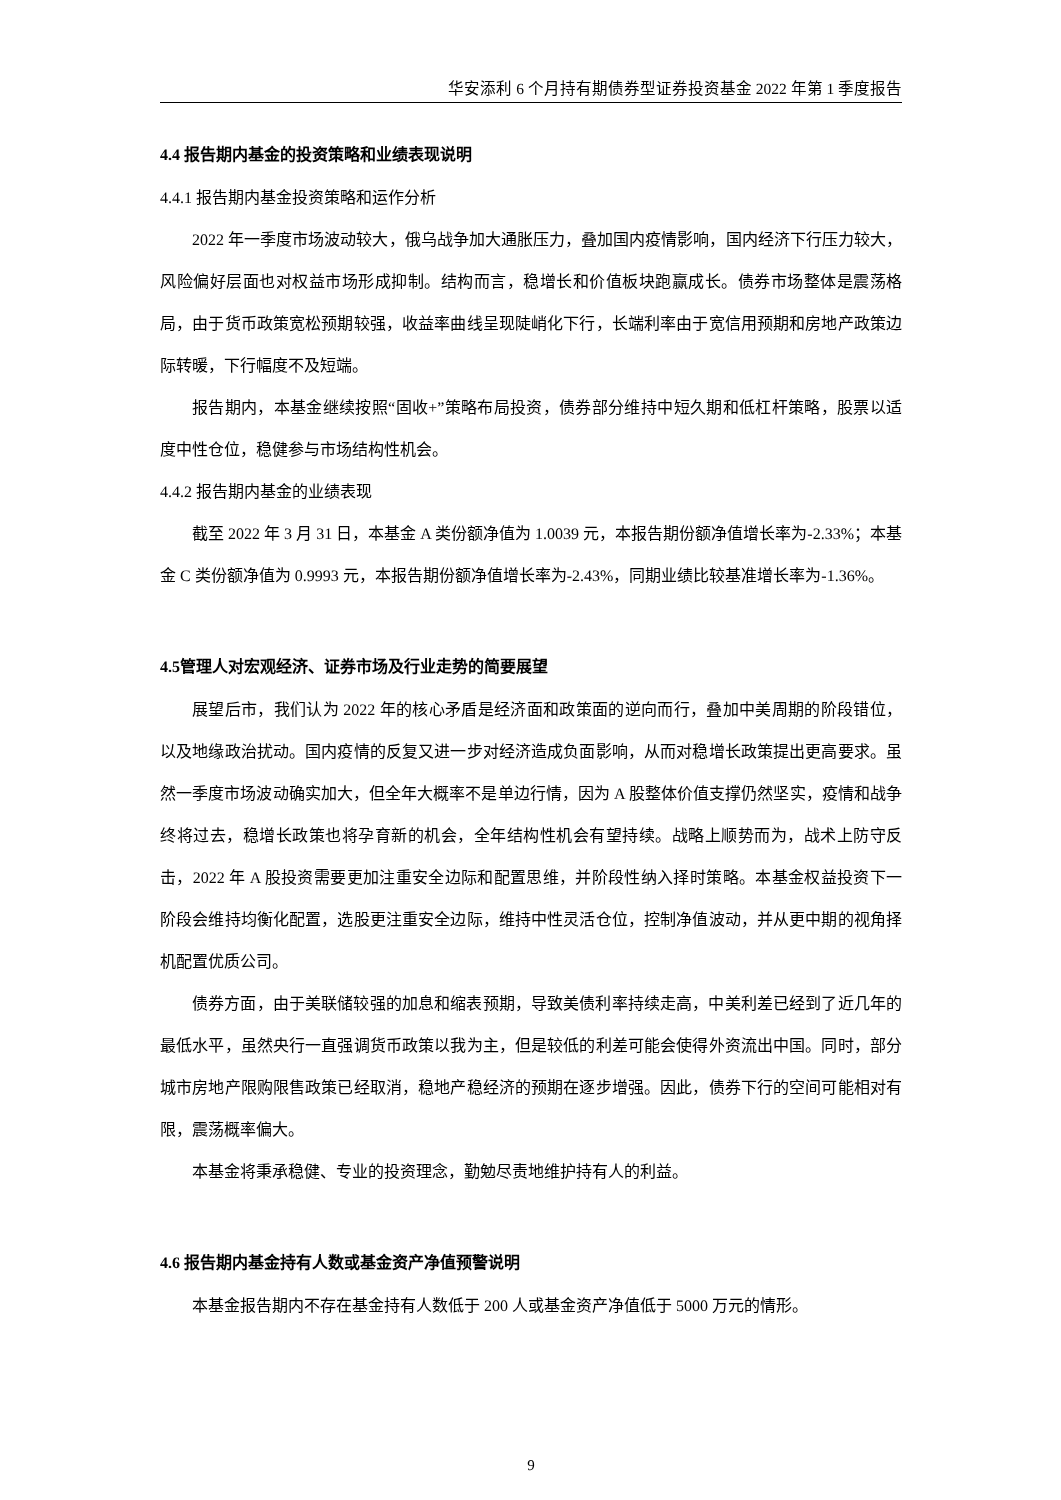华安添利 6 个月持有期债券型证券投资基金 2022 年第 1 季度报告
4.4 报告期内基金的投资策略和业绩表现说明
4.4.1 报告期内基金投资策略和运作分析
2022 年一季度市场波动较大，俄乌战争加大通胀压力，叠加国内疫情影响，国内经济下行压力较大，风险偏好层面也对权益市场形成抑制。结构而言，稳增长和价值板块跑赢成长。债券市场整体是震荡格局，由于货币政策宽松预期较强，收益率曲线呈现陡峭化下行，长端利率由于宽信用预期和房地产政策边际转暖，下行幅度不及短端。
报告期内，本基金继续按照“固收+”策略布局投资，债券部分维持中短久期和低杠杆策略，股票以适度中性仓位，稳健参与市场结构性机会。
4.4.2 报告期内基金的业绩表现
截至 2022 年 3 月 31 日，本基金 A 类份额净值为 1.0039 元，本报告期份额净值增长率为-2.33%；本基金 C 类份额净值为 0.9993 元，本报告期份额净值增长率为-2.43%，同期业绩比较基准增长率为-1.36%。
4.5管理人对宏观经济、证券市场及行业走势的简要展望
展望后市，我们认为 2022 年的核心矛盾是经济面和政策面的逆向而行，叠加中美周期的阶段错位，以及地缘政治扰动。国内疫情的反复又进一步对经济造成负面影响，从而对稳增长政策提出更高要求。虽然一季度市场波动确实加大，但全年大概率不是单边行情，因为 A 股整体价值支撑仍然坚实，疫情和战争终将过去，稳增长政策也将孕育新的机会，全年结构性机会有望持续。战略上顺势而为，战术上防守反击，2022 年 A 股投资需要更加注重安全边际和配置思维，并阶段性纳入择时策略。本基金权益投资下一阶段会维持均衡化配置，选股更注重安全边际，维持中性灵活仓位，控制净值波动，并从更中期的视角择机配置优质公司。
债券方面，由于美联储较强的加息和缩表预期，导致美债利率持续走高，中美利差已经到了近几年的最低水平，虽然央行一直强调货币政策以我为主，但是较低的利差可能会使得外资流出中国。同时，部分城市房地产限购限售政策已经取消，稳地产稳经济的预期在逐步增强。因此，债券下行的空间可能相对有限，震荡概率偏大。
本基金将秉承稳健、专业的投资理念，勤勉尽责地维护持有人的利益。
4.6 报告期内基金持有人数或基金资产净值预警说明
本基金报告期内不存在基金持有人数低于 200 人或基金资产净值低于 5000 万元的情形。
9